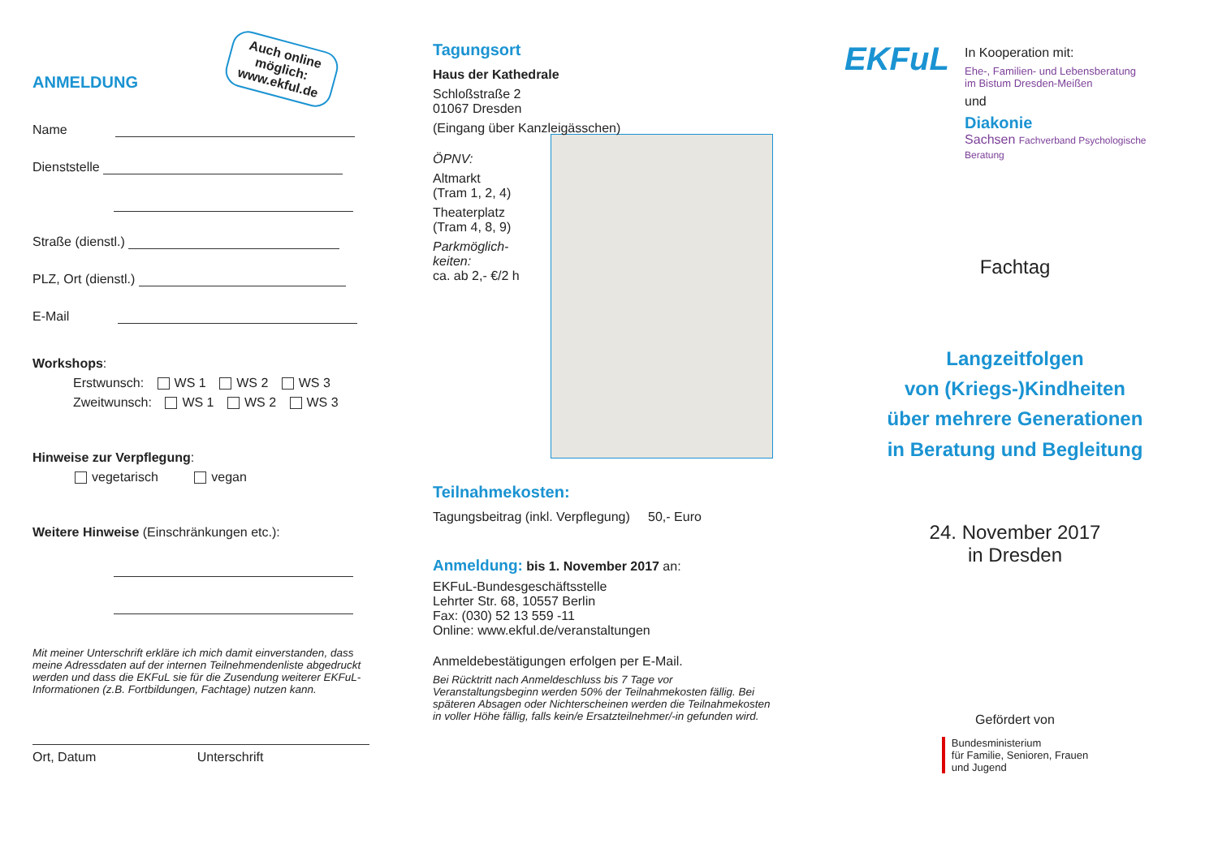ANMELDUNG
Auch online
möglich:
www.ekful.de
Name
Dienststelle
Straße (dienstl.)
PLZ, Ort (dienstl.)
E-Mail
Workshops:
Erstwunsch: WS 1 WS 2 WS 3
Zweitwunsch: WS 1 WS 2 WS 3
Hinweise zur Verpflegung:
vegetarisch vegan
Weitere Hinweise (Einschränkungen etc.):
Mit meiner Unterschrift erkläre ich mich damit einverstanden, dass meine Adressdaten auf der internen Teilnehmendenliste abgedruckt werden und dass die EKFuL sie für die Zusendung weiterer EKFuL-Informationen (z.B. Fortbildungen, Fachtage) nutzen kann.
Ort, Datum Unterschrift
Tagungsort
Haus der Kathedrale
Schloßstraße 2
01067 Dresden
(Eingang über Kanzleigässchen)
ÖPNV:
Altmarkt
(Tram 1, 2, 4)
Theaterplatz
(Tram 4, 8, 9)
Parkmöglich-
keiten:
ca. ab 2,- €/2 h
Teilnahmekosten:
Tagungsbeitrag (inkl. Verpflegung) 50,- Euro
Anmeldung: bis 1. November 2017 an:
EKFuL-Bundesgeschäftsstelle
Lehrter Str. 68, 10557 Berlin
Fax: (030) 52 13 559 -11
Online: www.ekful.de/veranstaltungen
Anmeldebestätigungen erfolgen per E-Mail.
Bei Rücktritt nach Anmeldeschluss bis 7 Tage vor Veranstaltungsbeginn werden 50% der Teilnahmekosten fällig. Bei späteren Absagen oder Nichterscheinen werden die Teilnahmekosten in voller Höhe fällig, falls kein/e Ersatzteilnehmer/-in gefunden wird.
EKFuL
In Kooperation mit:
Ehe-, Familien- und Lebensberatung
im Bistum Dresden-Meißen
und
Diakonie
Sachsen Fachverband Psychologische Beratung
Fachtag
Langzeitfolgen
von (Kriegs-)Kindheiten
über mehrere Generationen
in Beratung und Begleitung
24. November 2017
in Dresden
Gefördert von
Bundesministerium
für Familie, Senioren, Frauen
und Jugend